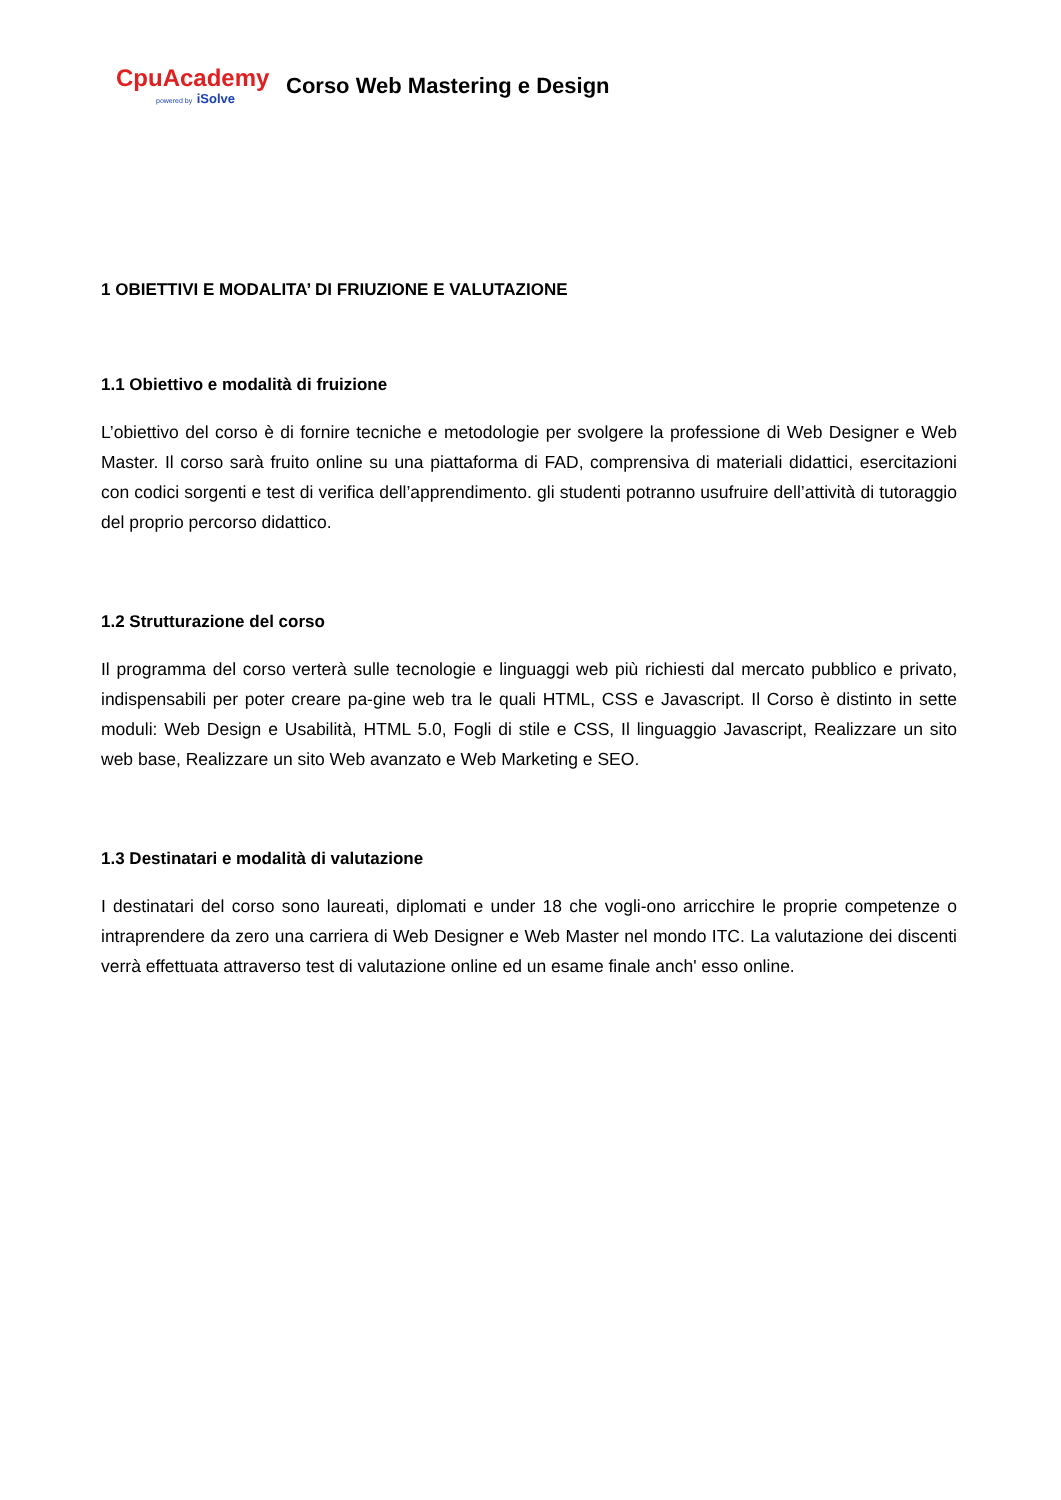CpuAcademy
powered by iSolve
Corso Web Mastering e Design
1 OBIETTIVI E MODALITA’ DI FRIUZIONE E VALUTAZIONE
1.1 Obiettivo e modalità di fruizione
L’obiettivo del corso è di fornire tecniche e metodologie per svolgere la professione di Web Designer e Web Master. Il corso sarà fruito online su una piattaforma di FAD, comprensiva di materiali didattici, esercitazioni con codici sorgenti e test di verifica dell’apprendimento. gli studenti potranno usufruire dell’attività di tutoraggio del proprio percorso didattico.
1.2 Strutturazione del corso
Il programma del corso verterà sulle tecnologie e linguaggi web più richiesti dal mercato pubblico e privato, indispensabili per poter creare pa-gine web tra le quali HTML, CSS e Javascript. Il Corso è distinto in sette moduli: Web Design e Usabilità, HTML 5.0, Fogli di stile e CSS, Il linguaggio Javascript, Realizzare un sito web base, Realizzare un sito Web avanzato e Web Marketing e SEO.
1.3 Destinatari e modalità di valutazione
I destinatari del corso sono laureati, diplomati e under 18 che vogli-ono arricchire le proprie competenze o intraprendere da zero una carriera di Web Designer e Web Master nel mondo ITC. La valutazione dei discenti verrà effettuata attraverso test di valutazione online ed un esame finale anch' esso online.